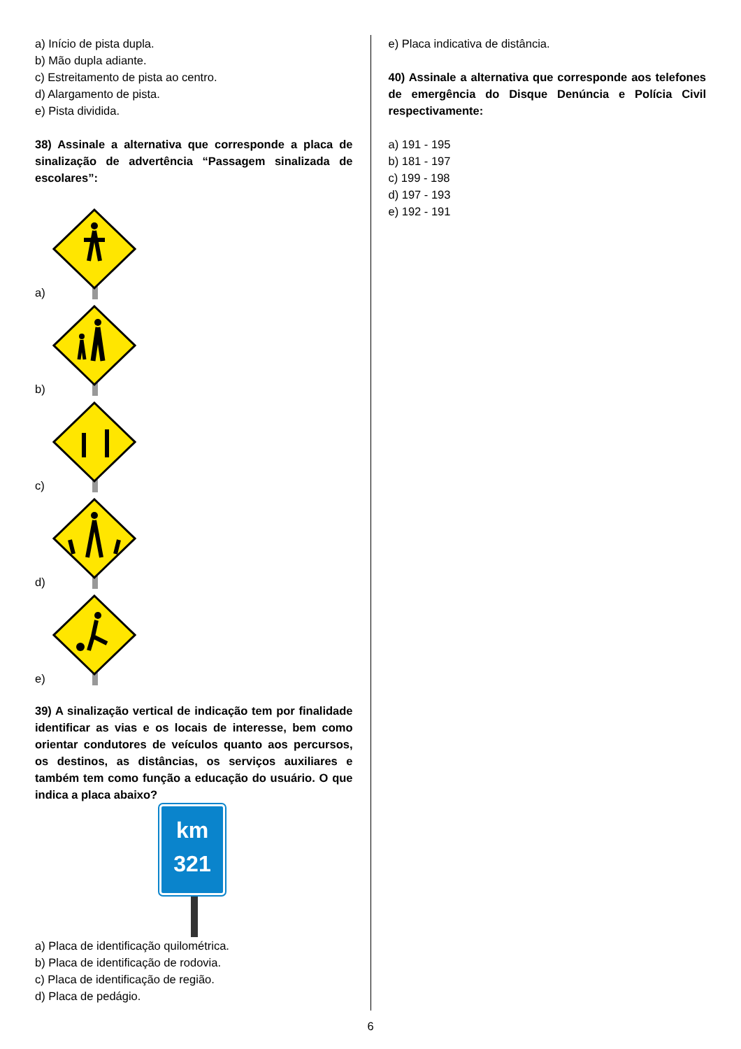a) Início de pista dupla.
b) Mão dupla adiante.
c) Estreitamento de pista ao centro.
d) Alargamento de pista.
e) Pista dividida.
38) Assinale a alternativa que corresponde a placa de sinalização de advertência “Passagem sinalizada de escolares”:
a)
b)
c)
d)
e)
39) A sinalização vertical de indicação tem por finalidade identificar as vias e os locais de interesse, bem como orientar condutores de veículos quanto aos percursos, os destinos, as distâncias, os serviços auxiliares e também tem como função a educação do usuário. O que indica a placa abaixo?
km
321
a) Placa de identificação quilométrica.
b) Placa de identificação de rodovia.
c) Placa de identificação de região.
d) Placa de pedágio.
e) Placa indicativa de distância.
40) Assinale a alternativa que corresponde aos telefones de emergência do Disque Denúncia e Polícia Civil respectivamente:
a) 191 - 195
b) 181 - 197
c) 199 - 198
d) 197 - 193
e) 192 - 191
6